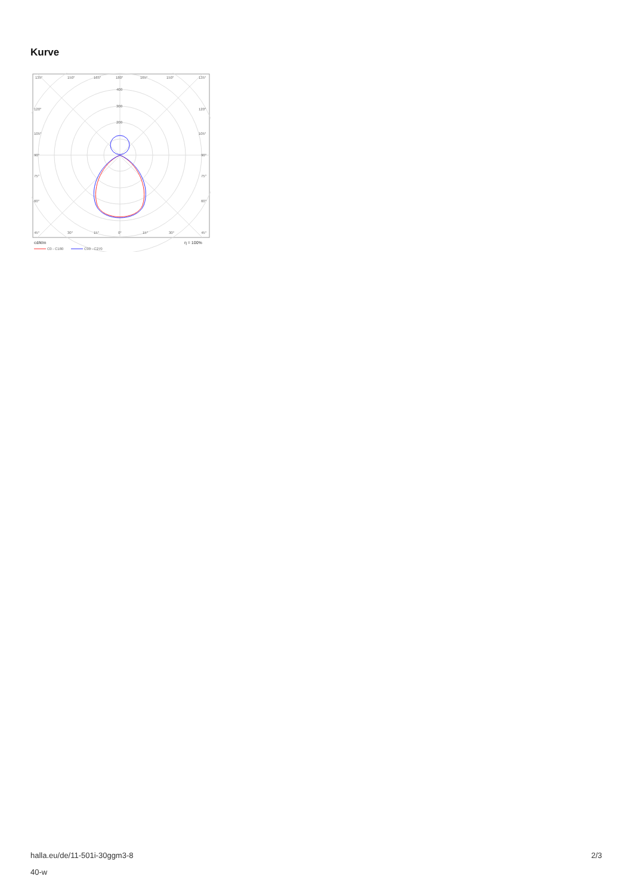Kurve
135°
150°
165°
180°
165°
150°
135°
400
300
200
120°
120°
105°
105°
90°
90°
75°
75°
60°
60°
45°
30°
15°
0°
15°
30°
45°
cd/klm
η = 100%
C0 - C180
C90 - C270
halla.eu/de/11-501i-30ggm3-8
40-w
2/3